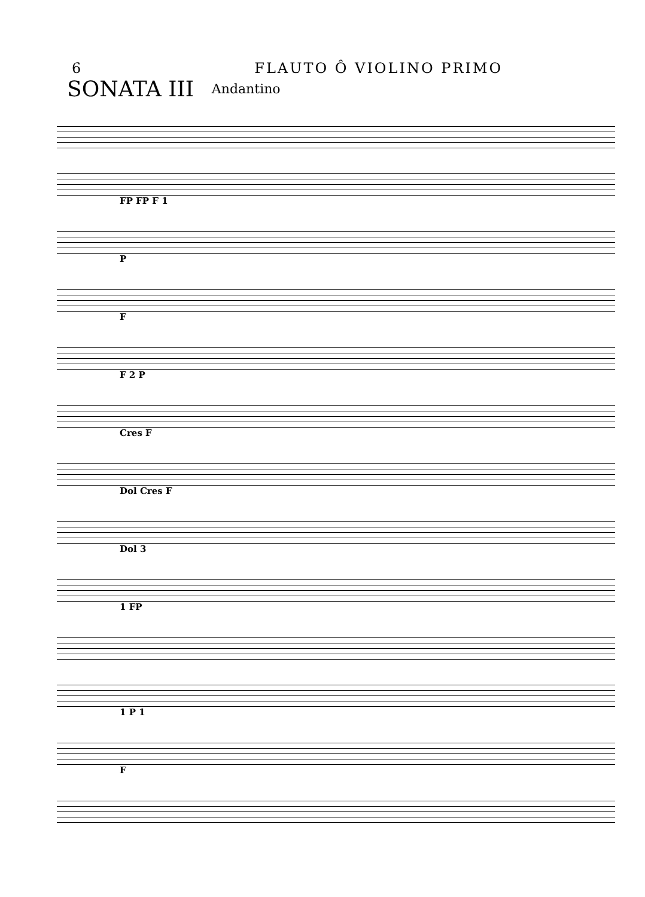6 FLAUTO Ô VIOLINO PRIMO
SONATA III Andantino
FP FP F 1
P
F
F 2 P
Cres F
Dol Cres F
Dol 3
1 FP
1 P 1
F